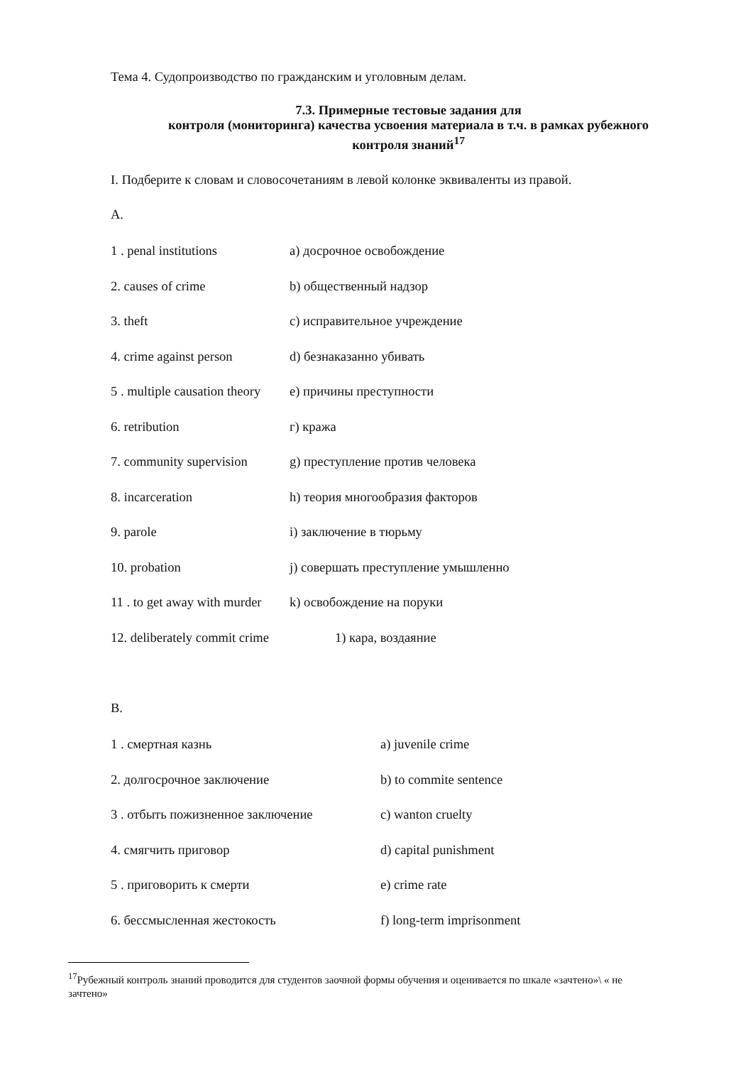Тема 4. Судопроизводство по гражданским и уголовным делам.
7.3. Примерные тестовые задания для
контроля (мониторинга) качества усвоения материала в т.ч. в рамках рубежного
контроля знаний<sup>17</sup>
I. Подберите к словам и словосочетаниям в левой колонке эквиваленты из правой.
А.
1 . penal institutions a) досрочное освобождение
2. causes of crime b) общественный надзор
3. theft c) исправительное учреждение
4. crime against person d) безнаказанно убивать
5 . multiple causation theory e) причины преступности
6. retribution г) кража
7. community supervision g) преступление против человека
8. incarceration h) теория многообразия факторов
9. parole i) заключение в тюрьму
10. probation j) совершать преступление умышленно
11 . to get away with murder k) освобождение на поруки
12. deliberately commit crime 1) кара, воздаяние
В.
1 . смертная казнь a) juvenile crime
2. долгосрочное заключение b) to commite sentence
3 . отбыть пожизненное заключение c) wanton cruelty
4. смягчить приговор d) capital punishment
5 . приговорить к смерти e) crime rate
6. бессмысленная жестокость f) long-term imprisonment
<sup>17</sup> Рубежный контроль знаний проводится для студентов заочной формы обучения и оценивается по шкале «зачтено»\ « не зачтено»